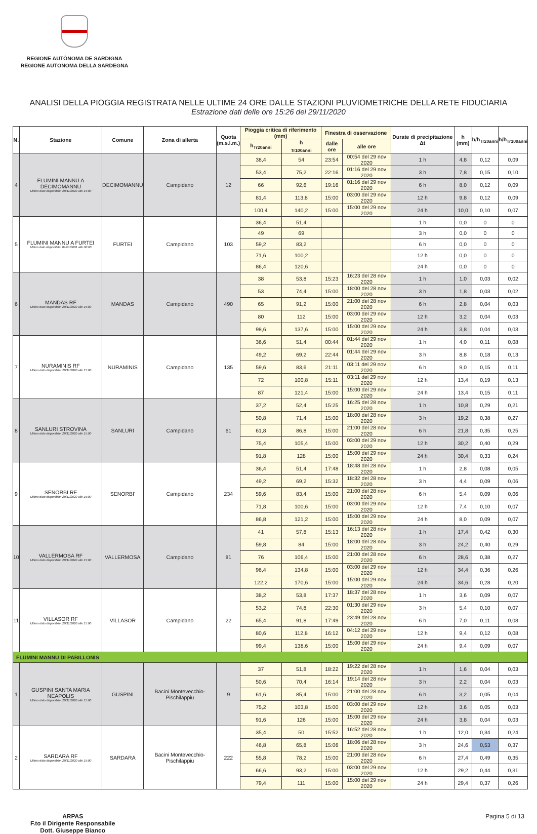REGIONE AUTÒNOMA DE SARDIGNA
REGIONE AUTONOMA DELLA SARDEGNA
ANALISI DELLA PIOGGIA REGISTRATA NELLE ULTIME 24 ORE DALLE STAZIONI PLUVIOMETRICHE DELLA RETE FIDUCIARIA
Estrazione dati delle ore 15:26 del 29/11/2020
| N. | Stazione | Comune | Zona di allerta | Quota (m.s.l.m.) | Pioggia critica di riferimento (mm) | | Finestra di osservazione | | Durate di precipitazione Δt | h (mm) | h/h<sub>Tr20anni</sub> | h/h<sub>Tr100anni</sub> |
| --- | --- | --- | --- | --- | --- | --- | --- | --- | --- | --- | --- | --- |
| | | | | | h<sub>Tr20anni</sub> | h <sub>Tr100anni</sub> | dalle ore | alle ore | | | | |
| 4 | FLUMINI MANNU A DECIMOMANNU Ultimo dato disponibile: 29/11/2020 alle 15:00 | DECIMOMANNU | Campidano | 12 | 38,4 | 54 | 23:54 | 00:54 del 29 nov 2020 | 1 h | 4,8 | 0,12 | 0,09 |
| | | | | | 53,4 | 75,2 | 22:16 | 01:16 del 29 nov 2020 | 3 h | 7,8 | 0,15 | 0,10 |
| | | | | | 66 | 92,6 | 19:16 | 01:16 del 29 nov 2020 | 6 h | 8,0 | 0,12 | 0,09 |
| | | | | | 81,4 | 113,8 | 15:00 | 03:00 del 29 nov 2020 | 12 h | 9,8 | 0,12 | 0,09 |
| | | | | | 100,4 | 140,2 | 15:00 | 15:00 del 29 nov 2020 | 24 h | 10,0 | 0,10 | 0,07 |
| 5 | FLUMINI MANNU A FURTEI Ultimo dato disponibile: 01/01/0001 alle 00:00 | FURTEI | Campidano | 103 | 36,4 | 51,4 | | | 1 h | 0,0 | 0 | 0 |
| | | | | | 49 | 69 | | | 3 h | 0,0 | 0 | 0 |
| | | | | | 59,2 | 83,2 | | | 6 h | 0,0 | 0 | 0 |
| | | | | | 71,6 | 100,2 | | | 12 h | 0,0 | 0 | 0 |
| | | | | | 86,4 | 120,6 | | | 24 h | 0,0 | 0 | 0 |
| 6 | MANDAS RF Ultimo dato disponibile: 29/11/2020 alle 15:00 | MANDAS | Campidano | 490 | 38 | 53,8 | 15:23 | 16:23 del 28 nov 2020 | 1 h | 1,0 | 0,03 | 0,02 |
| | | | | | 53 | 74,4 | 15:00 | 18:00 del 28 nov 2020 | 3 h | 1,8 | 0,03 | 0,02 |
| | | | | | 65 | 91,2 | 15:00 | 21:00 del 28 nov 2020 | 6 h | 2,8 | 0,04 | 0,03 |
| | | | | | 80 | 112 | 15:00 | 03:00 del 29 nov 2020 | 12 h | 3,2 | 0,04 | 0,03 |
| | | | | | 98,6 | 137,6 | 15:00 | 15:00 del 29 nov 2020 | 24 h | 3,8 | 0,04 | 0,03 |
| 7 | NURAMINIS RF Ultimo dato disponibile: 29/11/2020 alle 15:00 | NURAMINIS | Campidano | 135 | 36,6 | 51,4 | 00:44 | 01:44 del 29 nov 2020 | 1 h | 4,0 | 0,11 | 0,08 |
| | | | | | 49,2 | 69,2 | 22:44 | 01:44 del 29 nov 2020 | 3 h | 8,8 | 0,18 | 0,13 |
| | | | | | 59,6 | 83,6 | 21:11 | 03:11 del 29 nov 2020 | 6 h | 9,0 | 0,15 | 0,11 |
| | | | | | 72 | 100,8 | 15:11 | 03:11 del 29 nov 2020 | 12 h | 13,4 | 0,19 | 0,13 |
| | | | | | 87 | 121,4 | 15:00 | 15:00 del 29 nov 2020 | 24 h | 13,4 | 0,15 | 0,11 |
| 8 | SANLURI STROVINA Ultimo dato disponibile: 29/11/2020 alle 15:00 | SANLURI | Campidano | 61 | 37,2 | 52,4 | 15:25 | 16:25 del 28 nov 2020 | 1 h | 10,8 | 0,29 | 0,21 |
| | | | | | 50,8 | 71,4 | 15:00 | 18:00 del 28 nov 2020 | 3 h | 19,2 | 0,38 | 0,27 |
| | | | | | 61,8 | 86,8 | 15:00 | 21:00 del 28 nov 2020 | 6 h | 21,8 | 0,35 | 0,25 |
| | | | | | 75,4 | 105,4 | 15:00 | 03:00 del 29 nov 2020 | 12 h | 30,2 | 0,40 | 0,29 |
| | | | | | 91,8 | 128 | 15:00 | 15:00 del 29 nov 2020 | 24 h | 30,4 | 0,33 | 0,24 |
| 9 | SENORBI RF Ultimo dato disponibile: 29/11/2020 alle 15:00 | SENORBI' | Campidano | 234 | 36,4 | 51,4 | 17:48 | 18:48 del 28 nov 2020 | 1 h | 2,8 | 0,08 | 0,05 |
| | | | | | 49,2 | 69,2 | 15:32 | 18:32 del 28 nov 2020 | 3 h | 4,4 | 0,09 | 0,06 |
| | | | | | 59,6 | 83,4 | 15:00 | 21:00 del 28 nov 2020 | 6 h | 5,4 | 0,09 | 0,06 |
| | | | | | 71,8 | 100,6 | 15:00 | 03:00 del 29 nov 2020 | 12 h | 7,4 | 0,10 | 0,07 |
| | | | | | 86,8 | 121,2 | 15:00 | 15:00 del 29 nov 2020 | 24 h | 8,0 | 0,09 | 0,07 |
| 10 | VALLERMOSA RF Ultimo dato disponibile: 29/11/2020 alle 15:00 | VALLERMOSA | Campidano | 81 | 41 | 57,8 | 15:13 | 16:13 del 28 nov 2020 | 1 h | 17,4 | 0,42 | 0,30 |
| | | | | | 59,8 | 84 | 15:00 | 18:00 del 28 nov 2020 | 3 h | 24,2 | 0,40 | 0,29 |
| | | | | | 76 | 106,4 | 15:00 | 21:00 del 28 nov 2020 | 6 h | 28,6 | 0,38 | 0,27 |
| | | | | | 96,4 | 134,8 | 15:00 | 03:00 del 29 nov 2020 | 12 h | 34,4 | 0,36 | 0,26 |
| | | | | | 122,2 | 170,6 | 15:00 | 15:00 del 29 nov 2020 | 24 h | 34,6 | 0,28 | 0,20 |
| 11 | VILLASOR RF Ultimo dato disponibile: 29/11/2020 alle 15:00 | VILLASOR | Campidano | 22 | 38,2 | 53,8 | 17:37 | 18:37 del 28 nov 2020 | 1 h | 3,6 | 0,09 | 0,07 |
| | | | | | 53,2 | 74,8 | 22:30 | 01:30 del 29 nov 2020 | 3 h | 5,4 | 0,10 | 0,07 |
| | | | | | 65,4 | 91,8 | 17:49 | 23:49 del 28 nov 2020 | 6 h | 7,0 | 0,11 | 0,08 |
| | | | | | 80,6 | 112,8 | 16:12 | 04:12 del 29 nov 2020 | 12 h | 9,4 | 0,12 | 0,08 |
| | | | | | 99,4 | 138,6 | 15:00 | 15:00 del 29 nov 2020 | 24 h | 9,4 | 0,09 | 0,07 |
| FLUMINI MANNU DI PABILLONIS | | | | | | | | | | | | |
| 1 | GUSPINI SANTA MARIA NEAPOLIS Ultimo dato disponibile: 29/11/2020 alle 15:00 | GUSPINI | Bacini Montevecchio-Pischilappiu | 9 | 37 | 51,8 | 18:22 | 19:22 del 28 nov 2020 | 1 h | 1,6 | 0,04 | 0,03 |
| | | | | | 50,6 | 70,4 | 16:14 | 19:14 del 28 nov 2020 | 3 h | 2,2 | 0,04 | 0,03 |
| | | | | | 61,6 | 85,4 | 15:00 | 21:00 del 28 nov 2020 | 6 h | 3,2 | 0,05 | 0,04 |
| | | | | | 75,2 | 103,8 | 15:00 | 03:00 del 29 nov 2020 | 12 h | 3,6 | 0,05 | 0,03 |
| | | | | | 91,6 | 126 | 15:00 | 15:00 del 29 nov 2020 | 24 h | 3,8 | 0,04 | 0,03 |
| 2 | SARDARA RF Ultimo dato disponibile: 29/11/2020 alle 15:00 | SARDARA | Bacini Montevecchio-Pischilappiu | 222 | 35,4 | 50 | 15:52 | 16:52 del 28 nov 2020 | 1 h | 12,0 | 0,34 | 0,24 |
| | | | | | 46,8 | 65,8 | 15:06 | 18:06 del 28 nov 2020 | 3 h | 24,6 | 0,53 | 0,37 |
| | | | | | 55,8 | 78,2 | 15:00 | 21:00 del 28 nov 2020 | 6 h | 27,4 | 0,49 | 0,35 |
| | | | | | 66,6 | 93,2 | 15:00 | 03:00 del 29 nov 2020 | 12 h | 29,2 | 0,44 | 0,31 |
| | | | | | 79,4 | 111 | 15:00 | 15:00 del 29 nov 2020 | 24 h | 29,4 | 0,37 | 0,26 |
ARPAS
F.to il Dirigente Responsabile
Dott. Giuseppe Bianco
Pagina 5 di 13